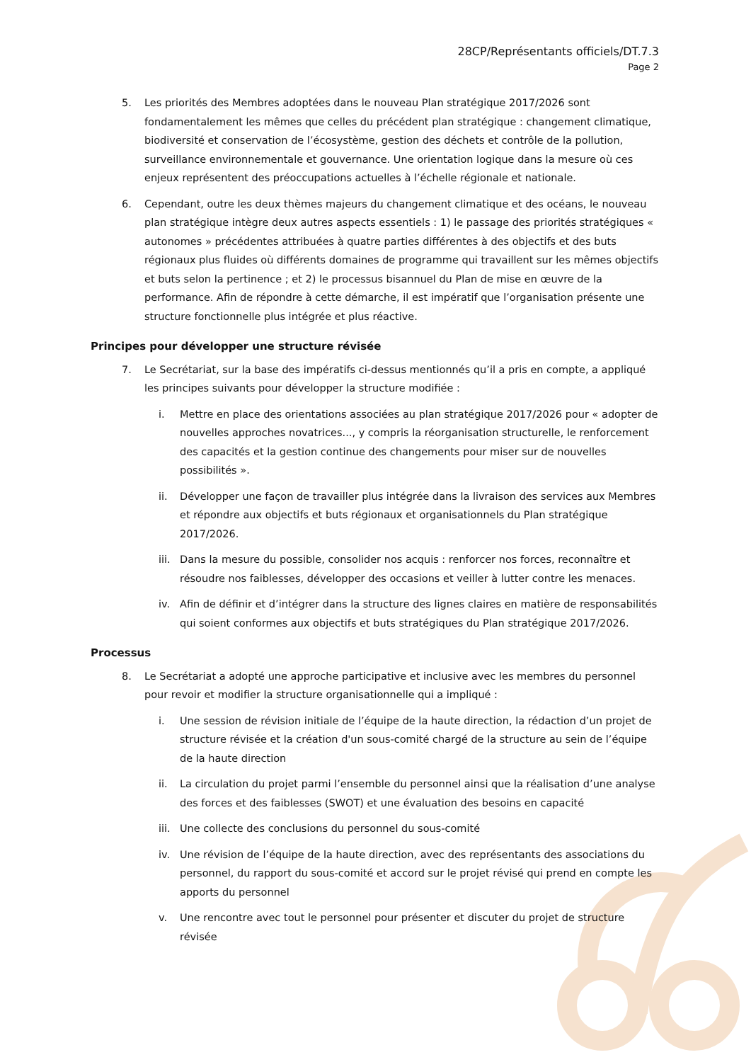28CP/Représentants officiels/DT.7.3
Page 2
5. Les priorités des Membres adoptées dans le nouveau Plan stratégique 2017/2026 sont fondamentalement les mêmes que celles du précédent plan stratégique : changement climatique, biodiversité et conservation de l’écosystème, gestion des déchets et contrôle de la pollution, surveillance environnementale et gouvernance. Une orientation logique dans la mesure où ces enjeux représentent des préoccupations actuelles à l’échelle régionale et nationale.
6. Cependant, outre les deux thèmes majeurs du changement climatique et des océans, le nouveau plan stratégique intègre deux autres aspects essentiels : 1) le passage des priorités stratégiques « autonomes » précédentes attribuées à quatre parties différentes à des objectifs et des buts régionaux plus fluides où différents domaines de programme qui travaillent sur les mêmes objectifs et buts selon la pertinence ; et 2) le processus bisannuel du Plan de mise en œuvre de la performance. Afin de répondre à cette démarche, il est impératif que l’organisation présente une structure fonctionnelle plus intégrée et plus réactive.
Principes pour développer une structure révisée
7. Le Secrétariat, sur la base des impératifs ci-dessus mentionnés qu’il a pris en compte, a appliqué les principes suivants pour développer la structure modifiée :
i. Mettre en place des orientations associées au plan stratégique 2017/2026 pour « adopter de nouvelles approches novatrices..., y compris la réorganisation structurelle, le renforcement des capacités et la gestion continue des changements pour miser sur de nouvelles possibilités ».
ii. Développer une façon de travailler plus intégrée dans la livraison des services aux Membres et répondre aux objectifs et buts régionaux et organisationnels du Plan stratégique 2017/2026.
iii.
Dans la mesure du possible, consolider nos acquis : renforcer nos forces, reconnaître et résoudre nos faiblesses, développer des occasions et veiller à lutter contre les menaces.
iv. Afin de définir et d’intégrer dans la structure des lignes claires en matière de responsabilités qui soient conformes aux objectifs et buts stratégiques du Plan stratégique 2017/2026.
Processus
8. Le Secrétariat a adopté une approche participative et inclusive avec les membres du personnel pour revoir et modifier la structure organisationnelle qui a impliqué :
i. Une session de révision initiale de l’équipe de la haute direction, la rédaction d’un projet de structure révisée et la création d'un sous-comité chargé de la structure au sein de l’équipe de la haute direction
ii. La circulation du projet parmi l’ensemble du personnel ainsi que la réalisation d’une analyse des forces et des faiblesses (SWOT) et une évaluation des besoins en capacité
iii.
Une collecte des conclusions du personnel du sous-comité
iv. Une révision de l’équipe de la haute direction, avec des représentants des associations du personnel, du rapport du sous-comité et accord sur le projet révisé qui prend en compte les apports du personnel
v. Une rencontre avec tout le personnel pour présenter et discuter du projet de structure révisée